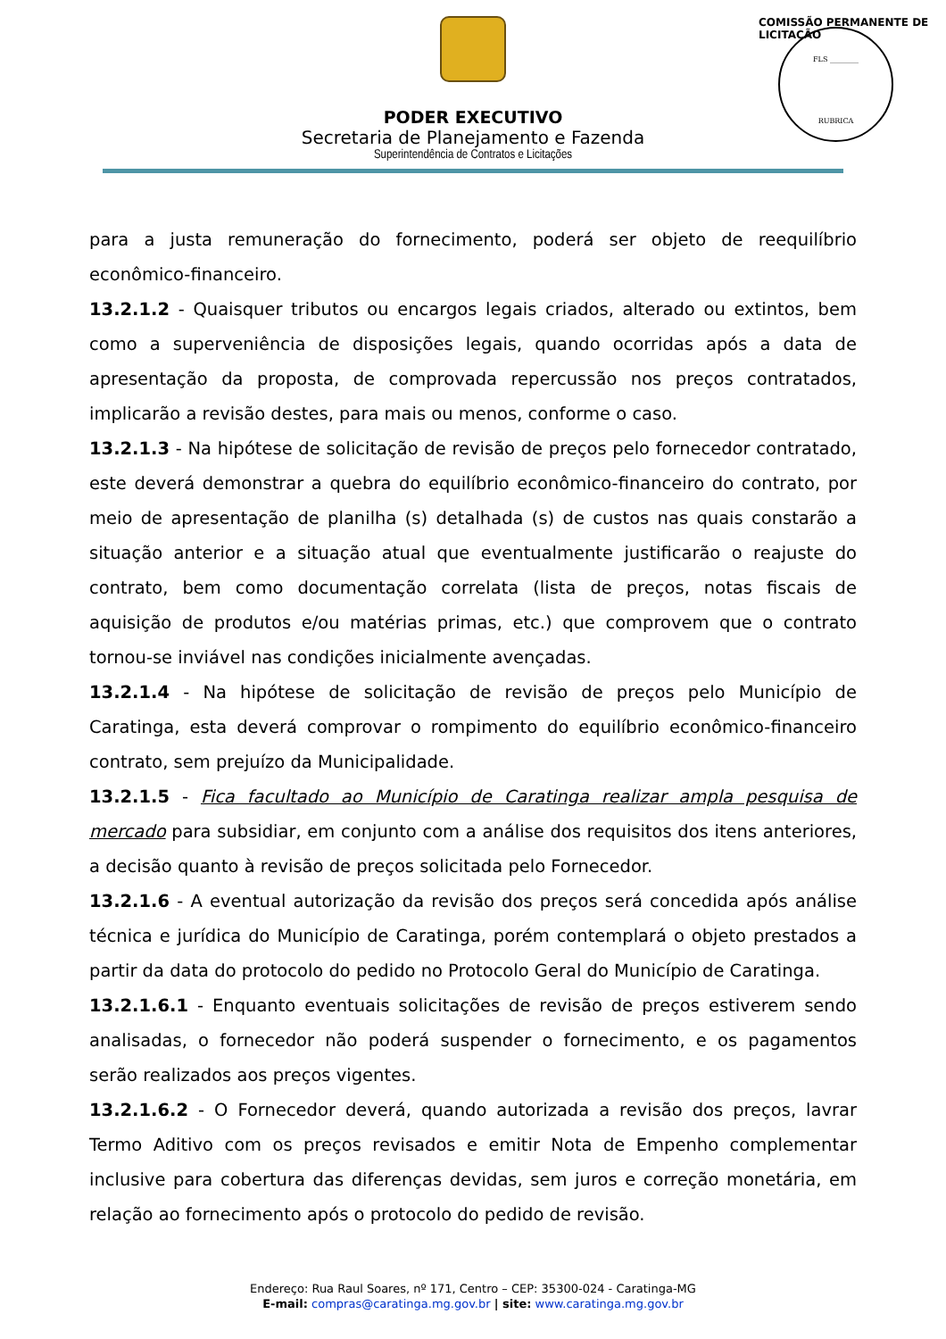PODER EXECUTIVO
Secretaria de Planejamento e Fazenda
Superintendência de Contratos e Licitações
FLS ________
RUBRICA
COMISSÃO PERMANENTE DE LICITAÇÃO
para a justa remuneração do fornecimento, poderá ser objeto de reequilíbrio econômico-financeiro.
13.2.1.2 - Quaisquer tributos ou encargos legais criados, alterado ou extintos, bem como a superveniência de disposições legais, quando ocorridas após a data de apresentação da proposta, de comprovada repercussão nos preços contratados, implicarão a revisão destes, para mais ou menos, conforme o caso.
13.2.1.3 - Na hipótese de solicitação de revisão de preços pelo fornecedor contratado, este deverá demonstrar a quebra do equilíbrio econômico-financeiro do contrato, por meio de apresentação de planilha (s) detalhada (s) de custos nas quais constarão a situação anterior e a situação atual que eventualmente justificarão o reajuste do contrato, bem como documentação correlata (lista de preços, notas fiscais de aquisição de produtos e/ou matérias primas, etc.) que comprovem que o contrato tornou-se inviável nas condições inicialmente avençadas.
13.2.1.4 - Na hipótese de solicitação de revisão de preços pelo Município de Caratinga, esta deverá comprovar o rompimento do equilíbrio econômico-financeiro contrato, sem prejuízo da Municipalidade.
13.2.1.5 - Fica facultado ao Município de Caratinga realizar ampla pesquisa de mercado para subsidiar, em conjunto com a análise dos requisitos dos itens anteriores, a decisão quanto à revisão de preços solicitada pelo Fornecedor.
13.2.1.6 - A eventual autorização da revisão dos preços será concedida após análise técnica e jurídica do Município de Caratinga, porém contemplará o objeto prestados a partir da data do protocolo do pedido no Protocolo Geral do Município de Caratinga.
13.2.1.6.1 - Enquanto eventuais solicitações de revisão de preços estiverem sendo analisadas, o fornecedor não poderá suspender o fornecimento, e os pagamentos serão realizados aos preços vigentes.
13.2.1.6.2 - O Fornecedor deverá, quando autorizada a revisão dos preços, lavrar Termo Aditivo com os preços revisados e emitir Nota de Empenho complementar inclusive para cobertura das diferenças devidas, sem juros e correção monetária, em relação ao fornecimento após o protocolo do pedido de revisão.
Endereço: Rua Raul Soares, nº 171, Centro – CEP: 35300-024 - Caratinga-MG
E-mail: compras@caratinga.mg.gov.br | site: www.caratinga.mg.gov.br